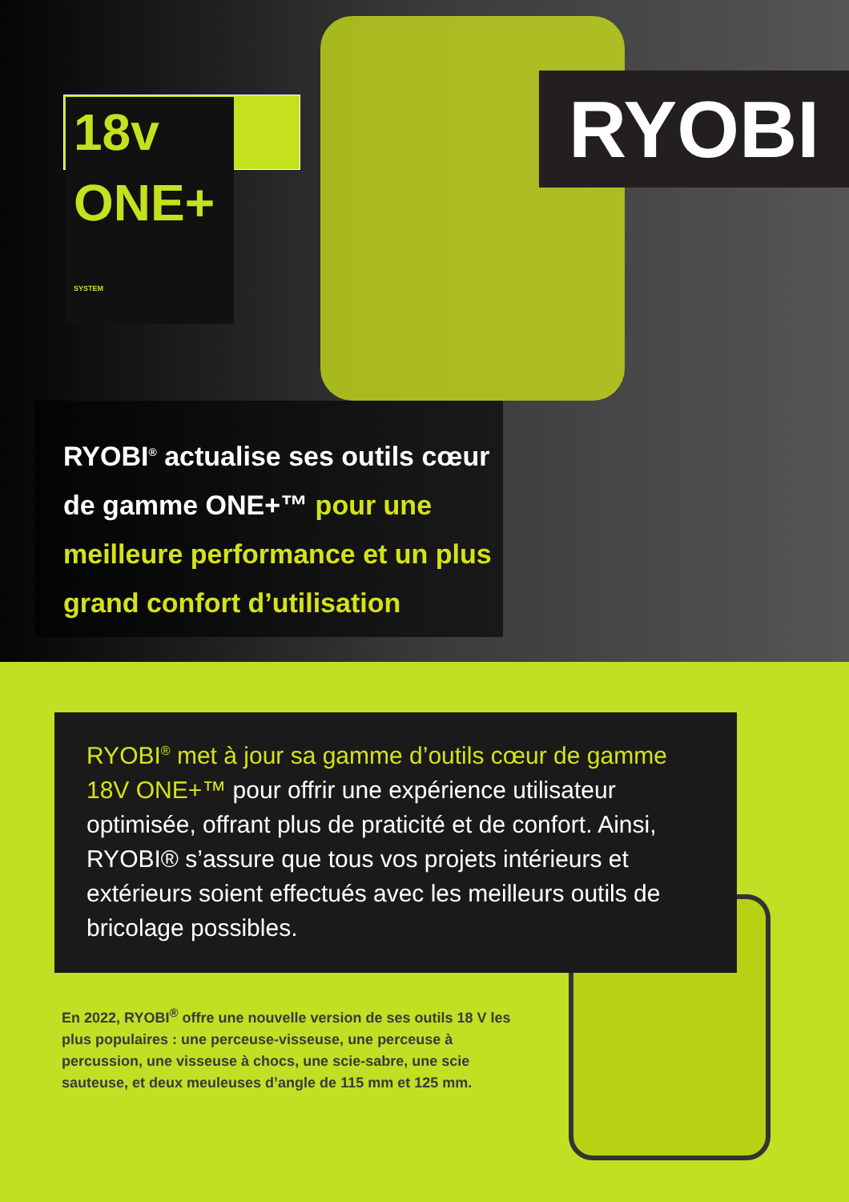18v ONE+ SYSTEM RYOBI
RYOBI<sup>®</sup> actualise ses outils cœur de gamme ONE+™ pour une meilleure performance et un plus grand confort d’utilisation
RYOBI<sup>®</sup> met à jour sa gamme d’outils cœur de gamme 18V ONE+™ pour offrir une expérience utilisateur optimisée, offrant plus de praticité et de confort. Ainsi, RYOBI® s’assure que tous vos projets intérieurs et extérieurs soient effectués avec les meilleurs outils de bricolage possibles.
En 2022, RYOBI<sup>®</sup> offre une nouvelle version de ses outils 18 V les plus populaires : une perceuse-visseuse, une perceuse à percussion, une visseuse à chocs, une scie-sabre, une scie sauteuse, et deux meuleuses d’angle de 115 mm et 125 mm.